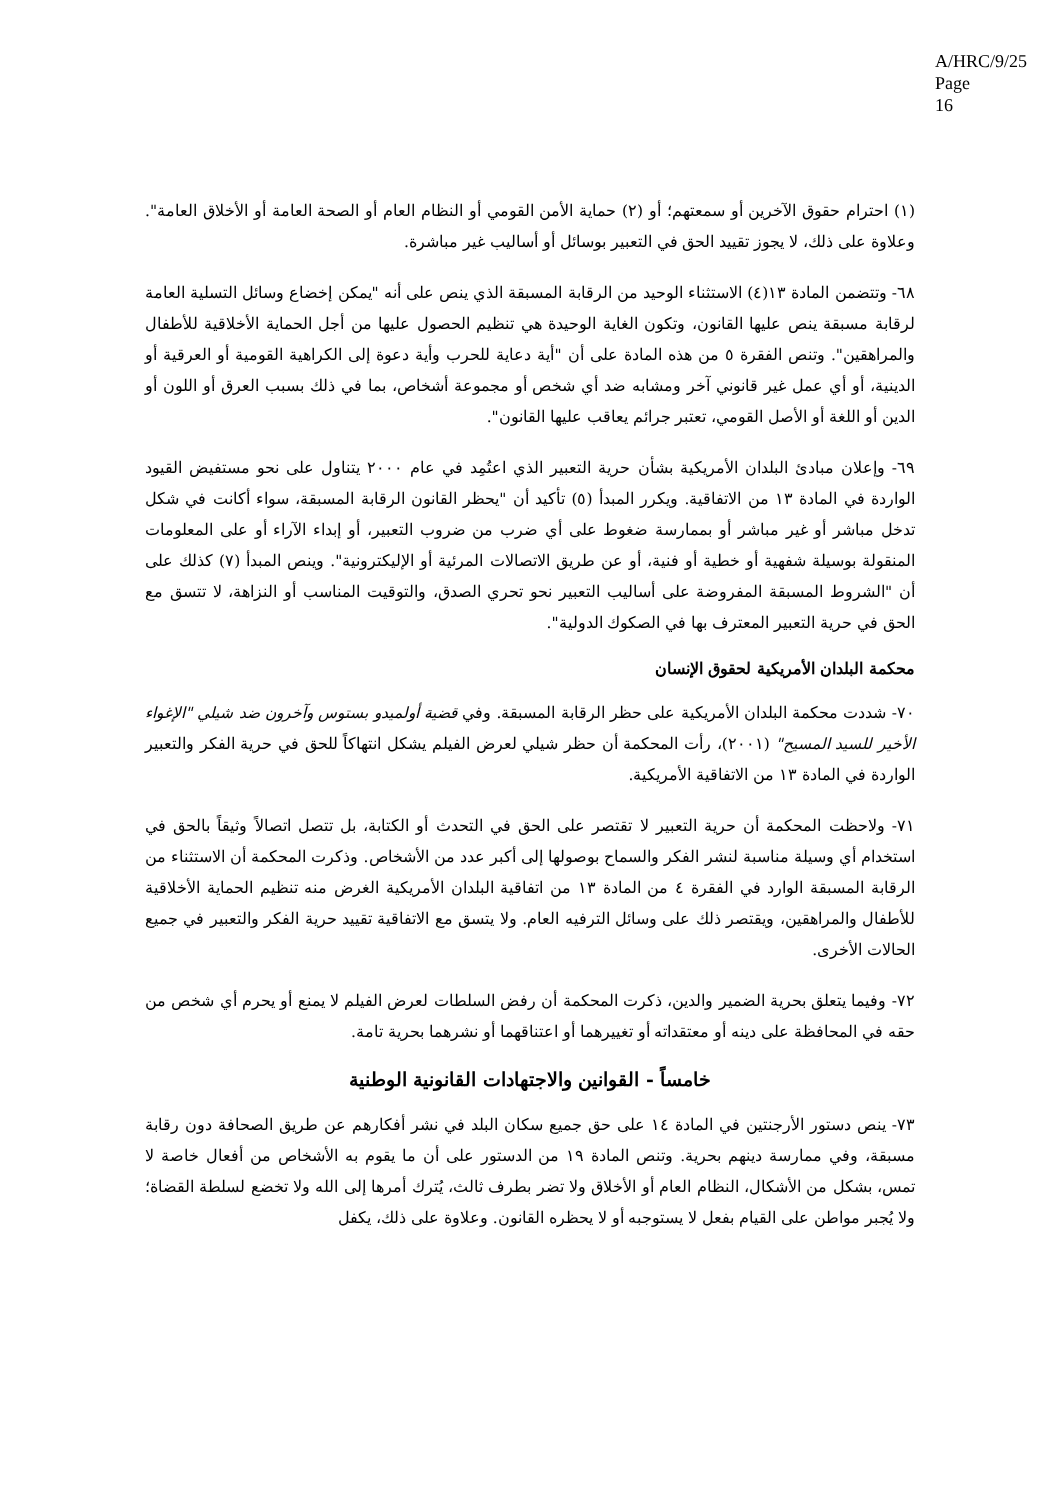A/HRC/9/25
Page 16
(١) احترام حقوق الآخرين أو سمعتهم؛ أو (٢) حماية الأمن القومي أو النظام العام أو الصحة العامة أو الأخلاق العامة". وعلاوة على ذلك، لا يجوز تقييد الحق في التعبير بوسائل أو أساليب غير مباشرة.
٦٨- وتتضمن المادة ١٣(٤) الاستثناء الوحيد من الرقابة المسبقة الذي ينص على أنه "يمكن إخضاع وسائل التسلية العامة لرقابة مسبقة ينص عليها القانون، وتكون الغاية الوحيدة هي تنظيم الحصول عليها من أجل الحماية الأخلاقية للأطفال والمراهقين". وتنص الفقرة ٥ من هذه المادة على أن "أية دعاية للحرب وأية دعوة إلى الكراهية القومية أو العرقية أو الدينية، أو أي عمل غير قانوني آخر ومشابه ضد أي شخص أو مجموعة أشخاص، بما في ذلك بسبب العرق أو اللون أو الدين أو اللغة أو الأصل القومي، تعتبر جرائم يعاقب عليها القانون".
٦٩- وإعلان مبادئ البلدان الأمريكية بشأن حرية التعبير الذي اعتُمِد في عام ٢٠٠٠ يتناول على نحو مستفيض القيود الواردة في المادة ١٣ من الاتفاقية. ويكرر المبدأ (٥) تأكيد أن "يحظر القانون الرقابة المسبقة، سواء أكانت في شكل تدخل مباشر أو غير مباشر أو بممارسة ضغوط على أي ضرب من ضروب التعبير، أو إبداء الآراء أو على المعلومات المنقولة بوسيلة شفهية أو خطية أو فنية، أو عن طريق الاتصالات المرئية أو الإليكترونية". وينص المبدأ (٧) كذلك على أن "الشروط المسبقة المفروضة على أساليب التعبير نحو تحري الصدق، والتوقيت المناسب أو النزاهة، لا تتسق مع الحق في حرية التعبير المعترف بها في الصكوك الدولية".
محكمة البلدان الأمريكية لحقوق الإنسان
٧٠- شددت محكمة البلدان الأمريكية على حظر الرقابة المسبقة. وفي قضية أولميدو بستوس وآخرون ضد شيلي "الإغواء الأخير للسيد المسيح" (٢٠٠١)، رأت المحكمة أن حظر شيلي لعرض الفيلم يشكل انتهاكاً للحق في حرية الفكر والتعبير الواردة في المادة ١٣ من الاتفاقية الأمريكية.
٧١- ولاحظت المحكمة أن حرية التعبير لا تقتصر على الحق في التحدث أو الكتابة، بل تتصل اتصالاً وثيقاً بالحق في استخدام أي وسيلة مناسبة لنشر الفكر والسماح بوصولها إلى أكبر عدد من الأشخاص. وذكرت المحكمة أن الاستثناء من الرقابة المسبقة الوارد في الفقرة ٤ من المادة ١٣ من اتفاقية البلدان الأمريكية الغرض منه تنظيم الحماية الأخلاقية للأطفال والمراهقين، ويقتصر ذلك على وسائل الترفيه العام. ولا يتسق مع الاتفاقية تقييد حرية الفكر والتعبير في جميع الحالات الأخرى.
٧٢- وفيما يتعلق بحرية الضمير والدين، ذكرت المحكمة أن رفض السلطات لعرض الفيلم لا يمنع أو يحرم أي شخص من حقه في المحافظة على دينه أو معتقداته أو تغييرهما أو اعتناقهما أو نشرهما بحرية تامة.
خامساً - القوانين والاجتهادات القانونية الوطنية
٧٣- ينص دستور الأرجنتين في المادة ١٤ على حق جميع سكان البلد في نشر أفكارهم عن طريق الصحافة دون رقابة مسبقة، وفي ممارسة دينهم بحرية. وتنص المادة ١٩ من الدستور على أن ما يقوم به الأشخاص من أفعال خاصة لا تمس، بشكل من الأشكال، النظام العام أو الأخلاق ولا تضر بطرف ثالث، يُترك أمرها إلى الله ولا تخضع لسلطة القضاة؛ ولا يُجبر مواطن على القيام بفعل لا يستوجبه أو لا يحظره القانون. وعلاوة على ذلك، يكفل